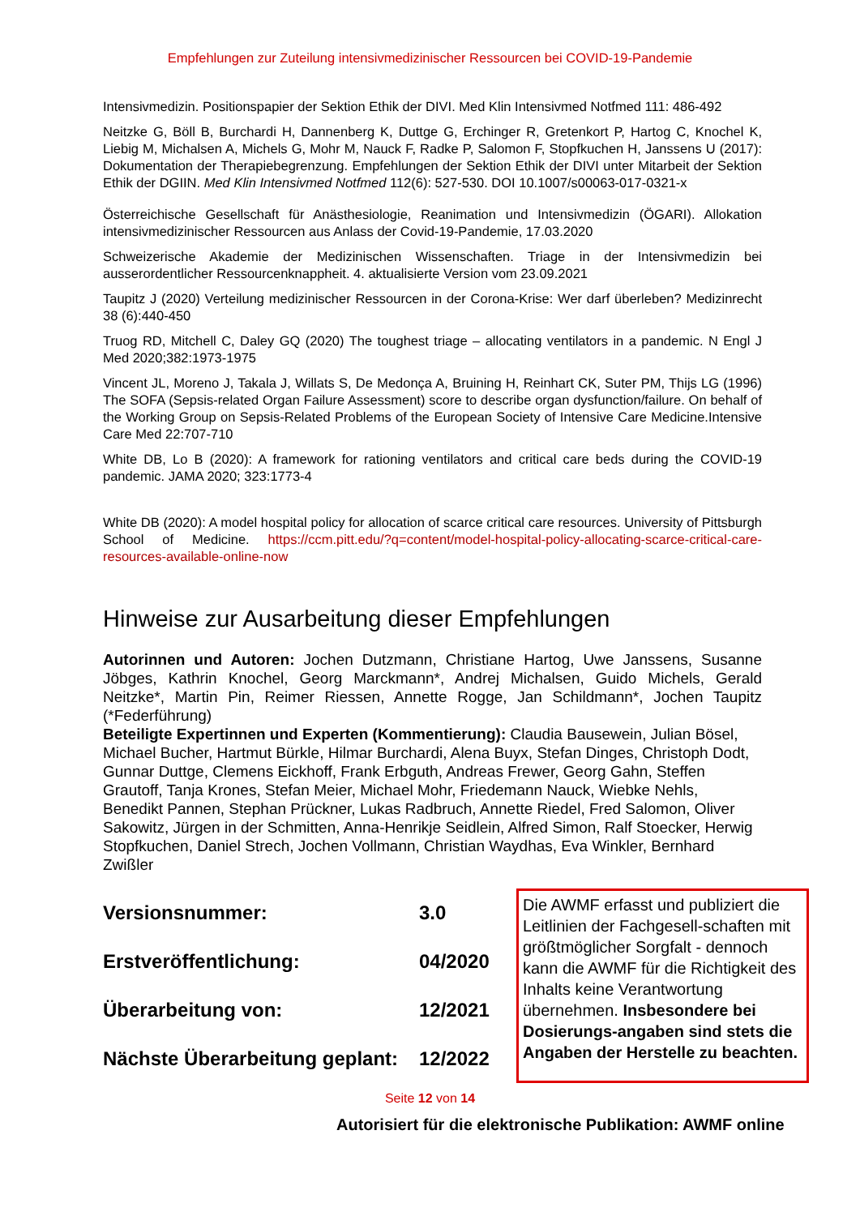Empfehlungen zur Zuteilung intensivmedizinischer Ressourcen bei COVID-19-Pandemie
Intensivmedizin. Positionspapier der Sektion Ethik der DIVI. Med Klin Intensivmed Notfmed 111: 486-492
Neitzke G, Böll B, Burchardi H, Dannenberg K, Duttge G, Erchinger R, Gretenkort P, Hartog C, Knochel K, Liebig M, Michalsen A, Michels G, Mohr M, Nauck F, Radke P, Salomon F, Stopfkuchen H, Janssens U (2017): Dokumentation der Therapiebegrenzung. Empfehlungen der Sektion Ethik der DIVI unter Mitarbeit der Sektion Ethik der DGIIN. Med Klin Intensivmed Notfmed 112(6): 527-530. DOI 10.1007/s00063-017-0321-x
Österreichische Gesellschaft für Anästhesiologie, Reanimation und Intensivmedizin (ÖGARI). Allokation intensivmedizinischer Ressourcen aus Anlass der Covid-19-Pandemie, 17.03.2020
Schweizerische Akademie der Medizinischen Wissenschaften. Triage in der Intensivmedizin bei ausserordentlicher Ressourcenknappheit. 4. aktualisierte Version vom 23.09.2021
Taupitz J (2020) Verteilung medizinischer Ressourcen in der Corona-Krise: Wer darf überleben? Medizinrecht 38 (6):440-450
Truog RD, Mitchell C, Daley GQ (2020) The toughest triage – allocating ventilators in a pandemic. N Engl J Med 2020;382:1973-1975
Vincent JL, Moreno J, Takala J, Willats S, De Medonça A, Bruining H, Reinhart CK, Suter PM, Thijs LG (1996) The SOFA (Sepsis-related Organ Failure Assessment) score to describe organ dysfunction/failure. On behalf of the Working Group on Sepsis-Related Problems of the European Society of Intensive Care Medicine.Intensive Care Med 22:707-710
White DB, Lo B (2020): A framework for rationing ventilators and critical care beds during the COVID-19 pandemic. JAMA 2020; 323:1773-4
White DB (2020): A model hospital policy for allocation of scarce critical care resources. University of Pittsburgh School of Medicine. https://ccm.pitt.edu/?q=content/model-hospital-policy-allocating-scarce-critical-care-resources-available-online-now
Hinweise zur Ausarbeitung dieser Empfehlungen
Autorinnen und Autoren: Jochen Dutzmann, Christiane Hartog, Uwe Janssens, Susanne Jöbges, Kathrin Knochel, Georg Marckmann*, Andrej Michalsen, Guido Michels, Gerald Neitzke*, Martin Pin, Reimer Riessen, Annette Rogge, Jan Schildmann*, Jochen Taupitz (*Federführung)
Beteiligte Expertinnen und Experten (Kommentierung): Claudia Bausewein, Julian Bösel, Michael Bucher, Hartmut Bürkle, Hilmar Burchardi, Alena Buyx, Stefan Dinges, Christoph Dodt, Gunnar Duttge, Clemens Eickhoff, Frank Erbguth, Andreas Frewer, Georg Gahn, Steffen Grautoff, Tanja Krones, Stefan Meier, Michael Mohr, Friedemann Nauck, Wiebke Nehls, Benedikt Pannen, Stephan Prückner, Lukas Radbruch, Annette Riedel, Fred Salomon, Oliver Sakowitz, Jürgen in der Schmitten, Anna-Henrikje Seidlein, Alfred Simon, Ralf Stoecker, Herwig Stopfkuchen, Daniel Strech, Jochen Vollmann, Christian Waydhas, Eva Winkler, Bernhard Zwißler
Versionsnummer: 3.0
Erstveröffentlichung: 04/2020
Überarbeitung von: 12/2021
Nächste Überarbeitung geplant: 12/2022
Die AWMF erfasst und publiziert die Leitlinien der Fachgesell-schaften mit größtmöglicher Sorgfalt - dennoch kann die AWMF für die Richtigkeit des Inhalts keine Verantwortung übernehmen. Insbesondere bei Dosierungs-angaben sind stets die Angaben der Herstelle zu beachten.
Seite 12 von 14
Autorisiert für die elektronische Publikation: AWMF online